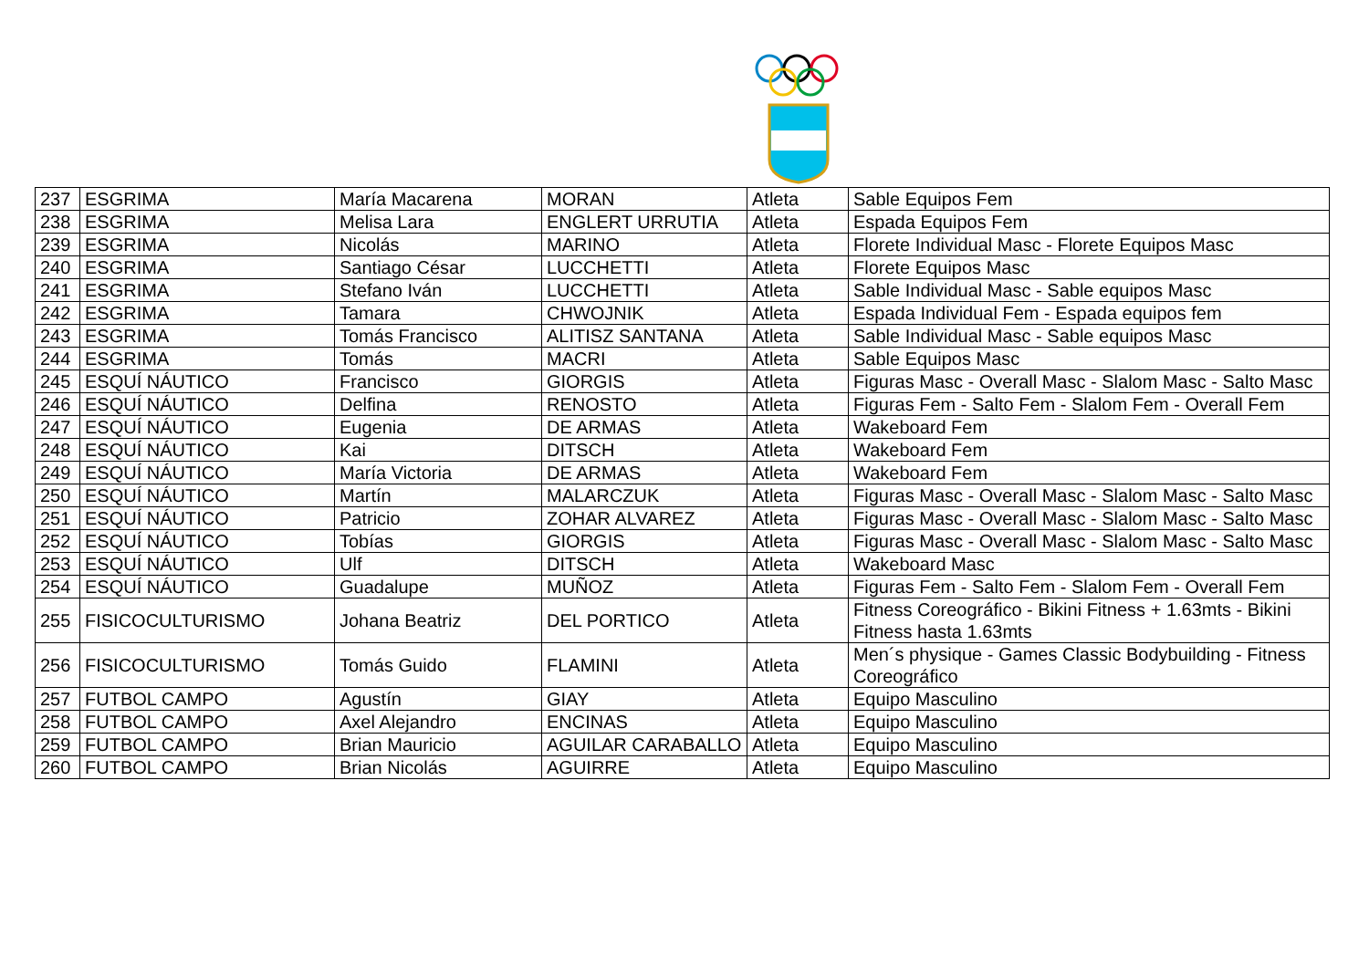| 237 | ESGRIMA | María Macarena | MORAN | Atleta | Sable Equipos Fem |
| 238 | ESGRIMA | Melisa Lara | ENGLERT URRUTIA | Atleta | Espada Equipos Fem |
| 239 | ESGRIMA | Nicolás | MARINO | Atleta | Florete Individual Masc - Florete Equipos Masc |
| 240 | ESGRIMA | Santiago César | LUCCHETTI | Atleta | Florete Equipos Masc |
| 241 | ESGRIMA | Stefano Iván | LUCCHETTI | Atleta | Sable Individual Masc - Sable equipos Masc |
| 242 | ESGRIMA | Tamara | CHWOJNIK | Atleta | Espada Individual Fem - Espada equipos fem |
| 243 | ESGRIMA | Tomás Francisco | ALITISZ SANTANA | Atleta | Sable Individual Masc - Sable equipos Masc |
| 244 | ESGRIMA | Tomás | MACRI | Atleta | Sable Equipos Masc |
| 245 | ESQUÍ NÁUTICO | Francisco | GIORGIS | Atleta | Figuras Masc - Overall Masc - Slalom Masc - Salto Masc |
| 246 | ESQUÍ NÁUTICO | Delfina | RENOSTO | Atleta | Figuras Fem - Salto Fem - Slalom Fem - Overall Fem |
| 247 | ESQUÍ NÁUTICO | Eugenia | DE ARMAS | Atleta | Wakeboard Fem |
| 248 | ESQUÍ NÁUTICO | Kai | DITSCH | Atleta | Wakeboard Fem |
| 249 | ESQUÍ NÁUTICO | María Victoria | DE ARMAS | Atleta | Wakeboard Fem |
| 250 | ESQUÍ NÁUTICO | Martín | MALARCZUK | Atleta | Figuras Masc - Overall Masc - Slalom Masc - Salto Masc |
| 251 | ESQUÍ NÁUTICO | Patricio | ZOHAR ALVAREZ | Atleta | Figuras Masc - Overall Masc - Slalom Masc - Salto Masc |
| 252 | ESQUÍ NÁUTICO | Tobías | GIORGIS | Atleta | Figuras Masc - Overall Masc - Slalom Masc - Salto Masc |
| 253 | ESQUÍ NÁUTICO | Ulf | DITSCH | Atleta | Wakeboard Masc |
| 254 | ESQUÍ NÁUTICO | Guadalupe | MUÑOZ | Atleta | Figuras Fem - Salto Fem - Slalom Fem - Overall Fem |
| 255 | FISICOCULTURISMO | Johana Beatriz | DEL PORTICO | Atleta | Fitness Coreográfico - Bikini Fitness + 1.63mts - Bikini Fitness hasta 1.63mts |
| 256 | FISICOCULTURISMO | Tomás Guido | FLAMINI | Atleta | Men´s physique - Games Classic Bodybuilding - Fitness Coreográfico |
| 257 | FUTBOL CAMPO | Agustín | GIAY | Atleta | Equipo Masculino |
| 258 | FUTBOL CAMPO | Axel Alejandro | ENCINAS | Atleta | Equipo Masculino |
| 259 | FUTBOL CAMPO | Brian Mauricio | AGUILAR CARABALLO | Atleta | Equipo Masculino |
| 260 | FUTBOL CAMPO | Brian Nicolás | AGUIRRE | Atleta | Equipo Masculino |